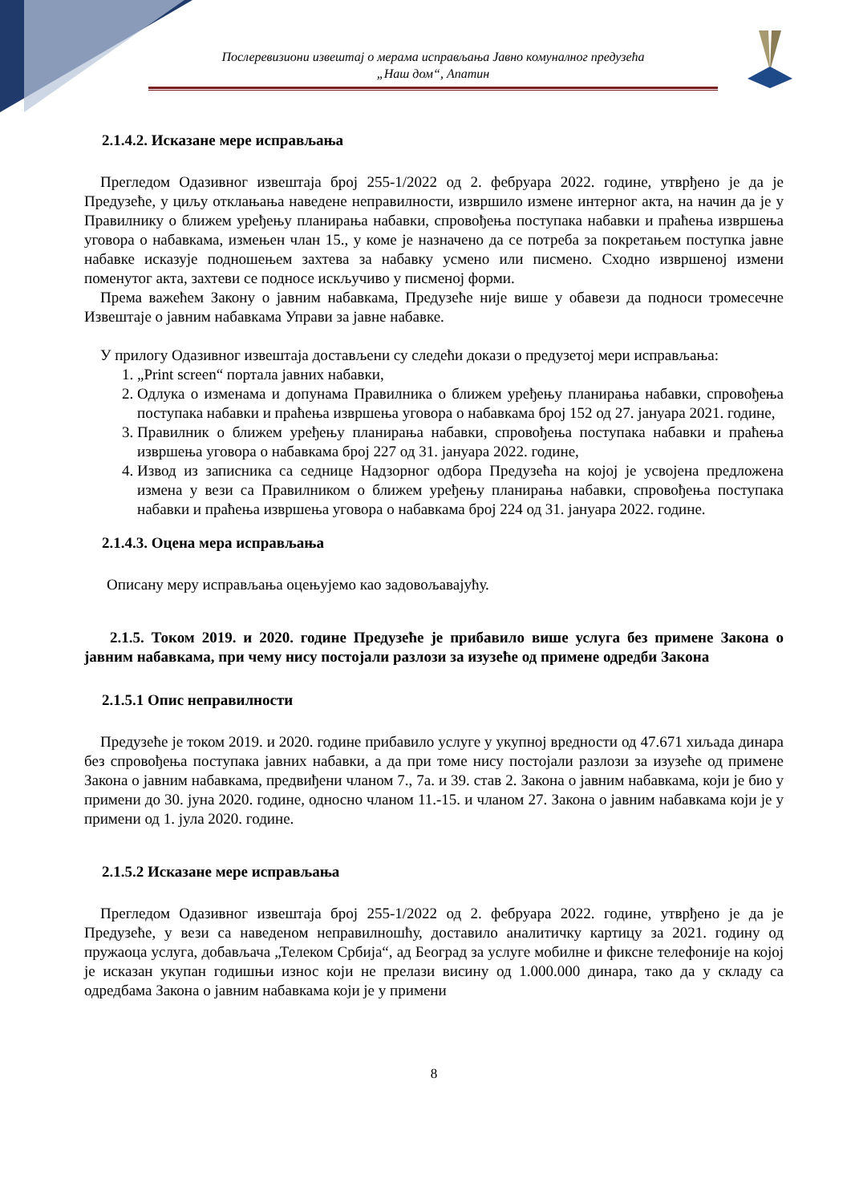Послеревизиони извештај о мерама исправљања Јавно комуналног предузећа
„Наш дом“, Апатин
2.1.4.2. Исказане мере исправљања
Прегледом Одазивног извештаја број 255-1/2022 од 2. фебруара 2022. године, утврђено је да је Предузеће, у циљу отклањања наведене неправилности, извршило измене интерног акта, на начин да је у Правилнику о ближем уређењу планирања набавки, спровођења поступака набавки и праћења извршења уговора о набавкама, измењен члан 15., у коме је назначено да се потреба за покретањем поступка јавне набавке исказује подношењем захтева за набавку усмено или писмено. Сходно извршеној измени поменутог акта, захтеви се подносе искључиво у писменој форми.
Према важећем Закону о јавним набавкама, Предузеће није више у обавези да подноси тромесечне Извештаје о јавним набавкама Управи за јавне набавке.
У прилогу Одазивног извештаја достављени су следећи докази о предузетој мери исправљања:
1. „Print screen“ портала јавних набавки,
2. Одлука о изменама и допунама Правилника о ближем уређењу планирања набавки, спровођења поступака набавки и праћења извршења уговора о набавкама број 152 од 27. јануара 2021. године,
3. Правилник о ближем уређењу планирања набавки, спровођења поступака набавки и праћења извршења уговора о набавкама број 227 од 31. јануара 2022. године,
4. Извод из записника са седнице Надзорног одбора Предузећа на којој је усвојена предложена измена у вези са Правилником о ближем уређењу планирања набавки, спровођења поступака набавки и праћења извршења уговора о набавкама број 224 од 31. јануара 2022. године.
2.1.4.3. Оцена мера исправљања
Описану меру исправљања оцењујемо као задовољавајућу.
2.1.5. Током 2019. и 2020. године Предузеће је прибавило више услуга без примене Закона о јавним набавкама, при чему нису постојали разлози за изузеће од примене одредби Закона
2.1.5.1 Опис неправилности
Предузеће је током 2019. и 2020. године прибавило услуге у укупној вредности од 47.671 хиљада динара без спровођења поступака јавних набавки, а да при томе нису постојали разлози за изузеће од примене Закона о јавним набавкама, предвиђени чланом 7., 7а. и 39. став 2. Закона о јавним набавкама, који је био у примени до 30. јуна 2020. године, односно чланом 11.-15. и чланом 27. Закона о јавним набавкама који је у примени од 1. јула 2020. године.
2.1.5.2 Исказане мере исправљања
Прегледом Одазивног извештаја број 255-1/2022 од 2. фебруара 2022. године, утврђено је да је Предузеће, у вези са наведеном неправилношћу, доставило аналитичку картицу за 2021. годину од пружаоца услуга, добављача „Телеком Србија“, ад Београд за услуге мобилне и фиксне телефоније на којој је исказан укупан годишњи износ који не прелази висину од 1.000.000 динара, тако да у складу са одредбама Закона о јавним набавкама који је у примени
8